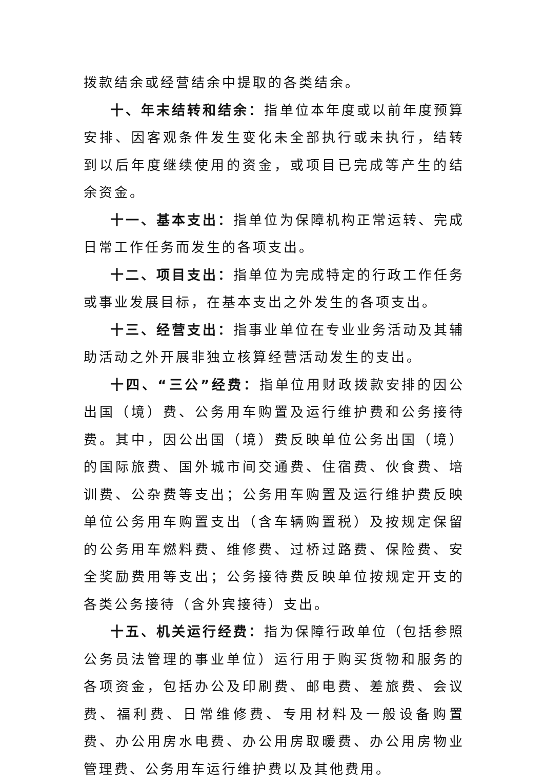拨款结余或经营结余中提取的各类结余。
十、年末结转和结余：指单位本年度或以前年度预算安排、因客观条件发生变化未全部执行或未执行，结转到以后年度继续使用的资金，或项目已完成等产生的结余资金。
十一、基本支出：指单位为保障机构正常运转、完成日常工作任务而发生的各项支出。
十二、项目支出：指单位为完成特定的行政工作任务或事业发展目标，在基本支出之外发生的各项支出。
十三、经营支出：指事业单位在专业业务活动及其辅助活动之外开展非独立核算经营活动发生的支出。
十四、“三公”经费：指单位用财政拨款安排的因公出国（境）费、公务用车购置及运行维护费和公务接待费。其中，因公出国（境）费反映单位公务出国（境）的国际旅费、国外城市间交通费、住宿费、伙食费、培训费、公杂费等支出；公务用车购置及运行维护费反映单位公务用车购置支出（含车辆购置税）及按规定保留的公务用车燃料费、维修费、过桥过路费、保险费、安全奖励费用等支出；公务接待费反映单位按规定开支的各类公务接待（含外宾接待）支出。
十五、机关运行经费：指为保障行政单位（包括参照公务员法管理的事业单位）运行用于购买货物和服务的各项资金，包括办公及印刷费、邮电费、差旅费、会议费、福利费、日常维修费、专用材料及一般设备购置费、办公用房水电费、办公用房取暖费、办公用房物业管理费、公务用车运行维护费以及其他费用。